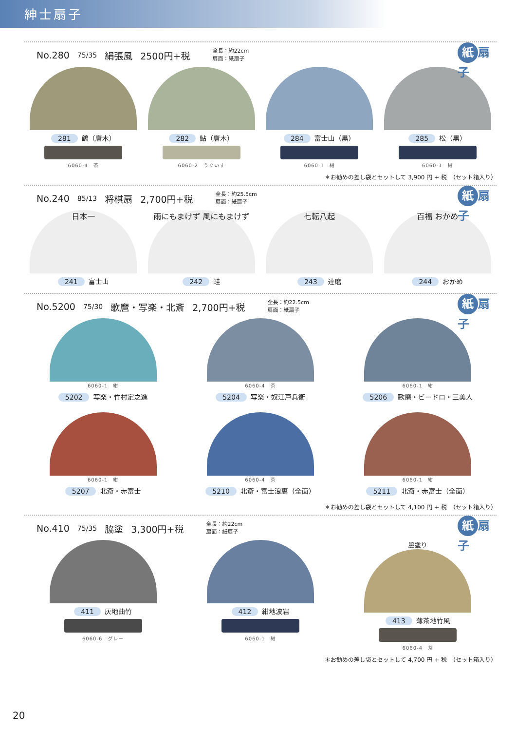紳士扇子
紙 扇子
No.280 75/35 絹張風 2500円+税
全長：約22cm
扇面：紙扇子
281 鶴（唐木）
6060-4　茶
282 鮎（唐木）
6060-2　うぐいす
284 富士山（黒）
6060-1　紺
285 松（黒）
6060-1　紺
＊お勧めの差し袋とセットして 3,900 円 + 税　（セット箱入り）
紙 扇子
No.240 85/13 将棋扇 2,700円+税
全長：約25.5cm
扇面：紙扇子
日本一
241 富士山
雨にもまけず 風にもまけず
242 蛙
七転八起
243 達磨
百福 おかめ
244 おかめ
紙 扇子
No.5200 75/30 歌麿・写楽・北斎 2,700円+税
全長：約22.5cm
扇面：紙扇子
6060-1　紺
5202 写楽・竹村定之進
6060-4　茶
5204 写楽・奴江戸兵衛
6060-1　紺
5206 歌磨・ビードロ・三美人
6060-1　紺
5207 北斎・赤富士
6060-4　茶
5210 北斎・富士浪裏（全面）
6060-1　紺
5211 北斎・赤富士（全面）
＊お勧めの差し袋とセットして 4,100 円 + 税　（セット箱入り）
紙 扇子
No.410 75/35 脇塗 3,300円+税
全長：約22cm
扇面：紙扇子
411 灰地曲竹
6060-6　グレー
412 紺地波岩
6060-1　紺
脇塗り
413 薄茶地竹風
6060-4　茶
＊お勧めの差し袋とセットして 4,700 円 + 税　（セット箱入り）
20